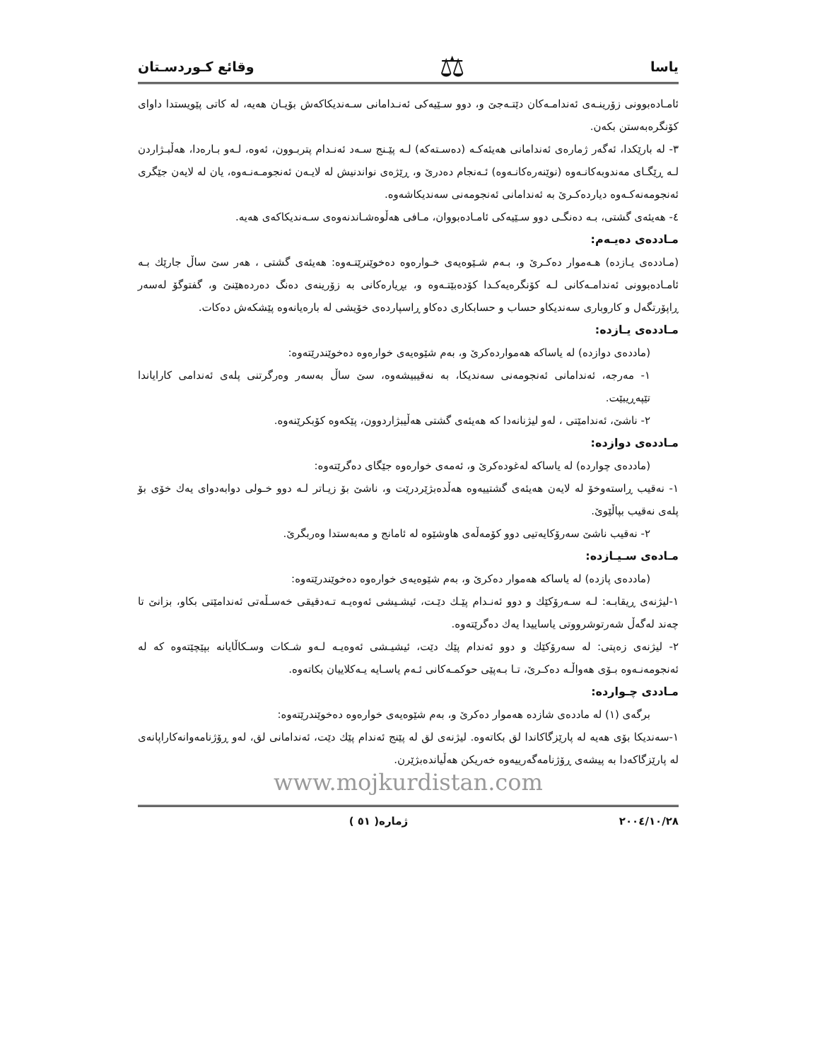یاسا ⚖ وقائع کـوردسـتان
ئامـادەبوونی زۆرینـەی ئەندامـەکان دێتـەجێ و، دوو سـێیەکی ئەنـدامانی سـەندیکاکەش بۆیـان هەیە، لە کاتی پێویستدا داوای کۆنگرەبەستن بکەن.
٣- لە بارێکدا، ئەگەر ژمارەی ئەندامانی هەیئەکـە (دەسـتەکە) لـە پێـنج سـەد ئەنـدام پتربـوون، ئەوە، لـەو بـارەدا، هەڵبـژاردن لـە ڕێگـای مەندوبەکانـەوە (نوێنەرەکانـەوە) ئـەنجام دەدرێ و، ڕێژەی نواندنیش لە لایـەن ئەنجومـەنـەوە، یان لە لایەن جێگری ئەنجومەنەکـەوە دیاردەکـرێ بە ئەندامانی ئەنجومەنی سەندیکاشەوە.
٤- هەیئەی گشتی، بـە دەنگـی دوو سـێیەکی ئامـادەبووان، مـافی هەڵوەشـاندنەوەی سـەندیکاکەی هەیە.
مـاددەی دەیـەم:
(مـاددەی یـازدە) هـەموار دەکـرێ و، بـەم شـێوەیەی خـوارەوە دەخوێنرێتـەوە: هەیئەی گشتی ، هەر سێ ساڵ جارێك بـە ئامـادەبوونی ئەندامـەکانی لـە کۆنگرەیەکـدا کۆدەبێتـەوە و، بڕیارەکانی بە زۆرینەی دەنگ دەردەهێنێ و، گفتوگۆ لەسەر ڕاپۆرتگەل و کاروباری سەندیکاو حساب و حسابکاری دەکاو ڕاسپاردەی خۆیشی لە بارەیانەوە پێشکەش دەکات.
مـاددەی یـازدە:
(ماددەی دوازدە) لە یاساکە هەمواردەکرێ و، بەم شێوەیەی خوارەوە دەخوێندرێتەوە:
١- مەرجە، ئەندامانی ئەنجومەنی سەندیکا، بە نەقیبیشەوە، سێ ساڵ بەسەر وەرگرتنی پلەی ئەندامی کارایاندا تێپەڕیبێت.
٢- ناشێ، ئەندامێتی ، لەو لیژنانەدا کە هەیئەی گشتی هەڵیبژاردوون، پێکەوە کۆبکرێنەوە.
مـاددەی دوازدە:
(ماددەی چواردە) لە یاساکە لەغودەکرێ و، ئەمەی خوارەوە جێگای دەگرێتەوە:
١- نەقیب ڕاستەوخۆ لە لایەن هەیئەی گشتییەوە هەڵدەبژێردرێت و، ناشێ بۆ زیـاتر لـە دوو خـولی دوابەدوای یەك خۆی بۆ پلەی نەقیب بپاڵێوێ.
٢- نەقیب ناشێ سەرۆکایەتیی دوو کۆمەڵەی هاوشێوە لە ئامانج و مەبەستدا وەربگرێ.
مـادەی سـیـازدە:
(ماددەی پازدە) لە یاساکە هەموار دەکرێ و، بەم شێوەیەی خوارەوە دەخوێندرێتەوە:
١-لیژنەی ڕیقابـە: لـە سـەرۆکێك و دوو ئەنـدام پێـك دێـت، ئیشـیشی ئەوەیـە تـەدقیقی خەسـڵەتی ئەندامێتی بکاو، بزانێ تا چەند لەگەڵ شەرتوشرووتی یاساییدا یەك دەگرێتەوە.
٢- لیژنەی زەپتی: لە سەرۆکێك و دوو ئەندام پێك دێت، ئیشیـشی ئەوەیـە لـەو شـکات وسـکاڵایانە بپێچێتەوە کە لە ئەنجومەنـەوە بـۆی هەواڵـە دەکـرێ، تـا بـەپێی حوکمـەکانی ئـەم یاسـایە یـەکلاییان بکاتەوە.
مـاددی چـواردە:
برگەی (١) لە ماددەی شازدە هەموار دەکرێ و، بەم شێوەیەی خوارەوە دەخوێندرێتەوە:
١-سەندیکا بۆی هەیە لە پارێزگاکاندا لق بکاتەوە. لیژنەی لق لە پێنج ئەندام پێك دێت، ئەندامانی لق، لەو ڕۆژنامەوانەکاراپانەی لە پارێزگاکەدا بە پیشەی ڕۆژنامەگەرییەوە خەریکن هەڵیاندەبژێرن.
www.mojkurdistan.com
٢٠٠٤/١٠/٢٨ ژمارە( ٥١ )